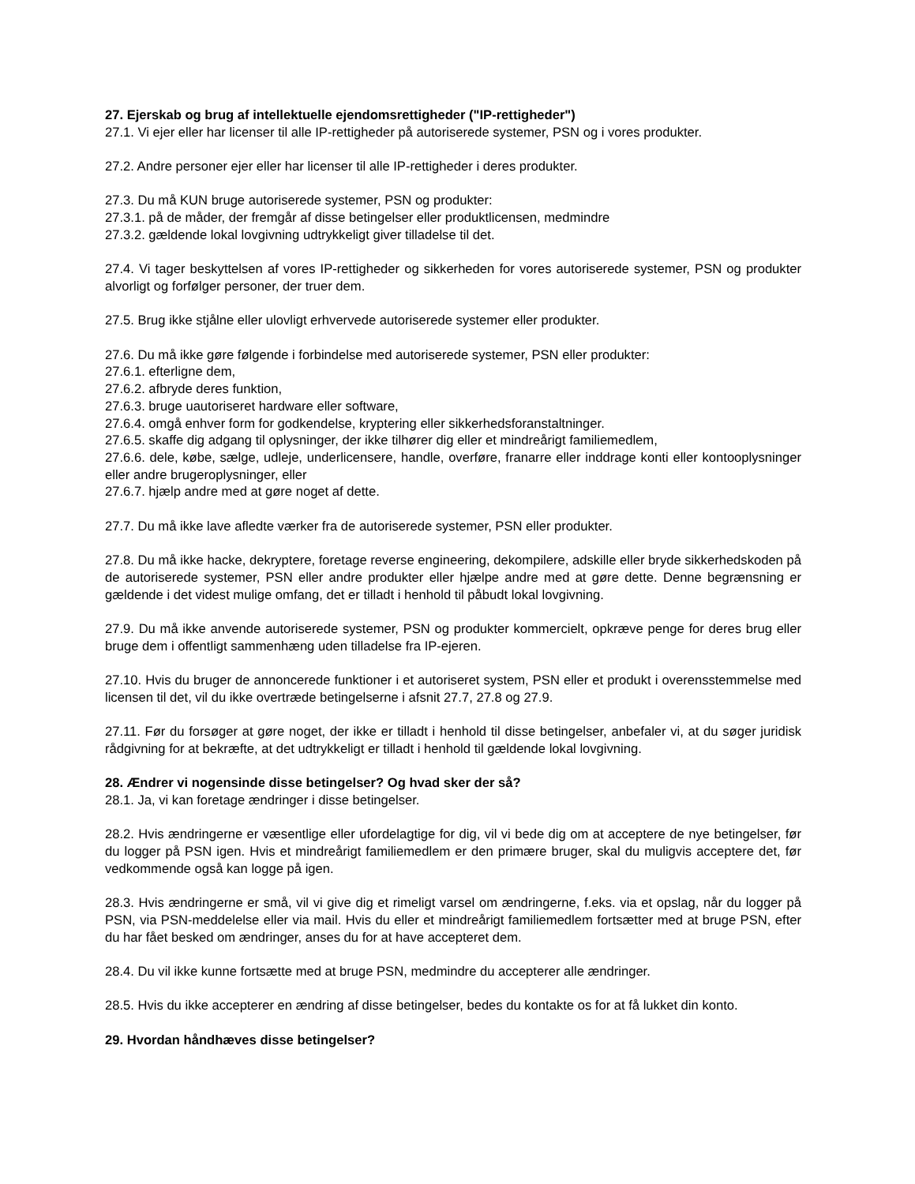27. Ejerskab og brug af intellektuelle ejendomsrettigheder ("IP-rettigheder")
27.1. Vi ejer eller har licenser til alle IP-rettigheder på autoriserede systemer, PSN og i vores produkter.
27.2. Andre personer ejer eller har licenser til alle IP-rettigheder i deres produkter.
27.3. Du må KUN bruge autoriserede systemer, PSN og produkter:
27.3.1. på de måder, der fremgår af disse betingelser eller produktlicensen, medmindre
27.3.2. gældende lokal lovgivning udtrykkeligt giver tilladelse til det.
27.4. Vi tager beskyttelsen af vores IP-rettigheder og sikkerheden for vores autoriserede systemer, PSN og produkter alvorligt og forfølger personer, der truer dem.
27.5. Brug ikke stjålne eller ulovligt erhvervede autoriserede systemer eller produkter.
27.6. Du må ikke gøre følgende i forbindelse med autoriserede systemer, PSN eller produkter:
27.6.1. efterligne dem,
27.6.2. afbryde deres funktion,
27.6.3. bruge uautoriseret hardware eller software,
27.6.4. omgå enhver form for godkendelse, kryptering eller sikkerhedsforanstaltninger.
27.6.5. skaffe dig adgang til oplysninger, der ikke tilhører dig eller et mindreårigt familiemedlem,
27.6.6. dele, købe, sælge, udleje, underlicensere, handle, overføre, franarre eller inddrage konti eller kontooplysninger eller andre brugeroplysninger, eller
27.6.7. hjælp andre med at gøre noget af dette.
27.7. Du må ikke lave afledte værker fra de autoriserede systemer, PSN eller produkter.
27.8. Du må ikke hacke, dekryptere, foretage reverse engineering, dekompilere, adskille eller bryde sikkerhedskoden på de autoriserede systemer, PSN eller andre produkter eller hjælpe andre med at gøre dette. Denne begrænsning er gældende i det videst mulige omfang, det er tilladt i henhold til påbudt lokal lovgivning.
27.9. Du må ikke anvende autoriserede systemer, PSN og produkter kommercielt, opkræve penge for deres brug eller bruge dem i offentligt sammenhæng uden tilladelse fra IP-ejeren.
27.10. Hvis du bruger de annoncerede funktioner i et autoriseret system, PSN eller et produkt i overensstemmelse med licensen til det, vil du ikke overtræde betingelserne i afsnit 27.7, 27.8 og 27.9.
27.11. Før du forsøger at gøre noget, der ikke er tilladt i henhold til disse betingelser, anbefaler vi, at du søger juridisk rådgivning for at bekræfte, at det udtrykkeligt er tilladt i henhold til gældende lokal lovgivning.
28. Ændrer vi nogensinde disse betingelser? Og hvad sker der så?
28.1. Ja, vi kan foretage ændringer i disse betingelser.
28.2. Hvis ændringerne er væsentlige eller ufordelagtige for dig, vil vi bede dig om at acceptere de nye betingelser, før du logger på PSN igen. Hvis et mindreårigt familiemedlem er den primære bruger, skal du muligvis acceptere det, før vedkommende også kan logge på igen.
28.3. Hvis ændringerne er små, vil vi give dig et rimeligt varsel om ændringerne, f.eks. via et opslag, når du logger på PSN, via PSN-meddelelse eller via mail. Hvis du eller et mindreårigt familiemedlem fortsætter med at bruge PSN, efter du har fået besked om ændringer, anses du for at have accepteret dem.
28.4. Du vil ikke kunne fortsætte med at bruge PSN, medmindre du accepterer alle ændringer.
28.5. Hvis du ikke accepterer en ændring af disse betingelser, bedes du kontakte os for at få lukket din konto.
29. Hvordan håndhæves disse betingelser?